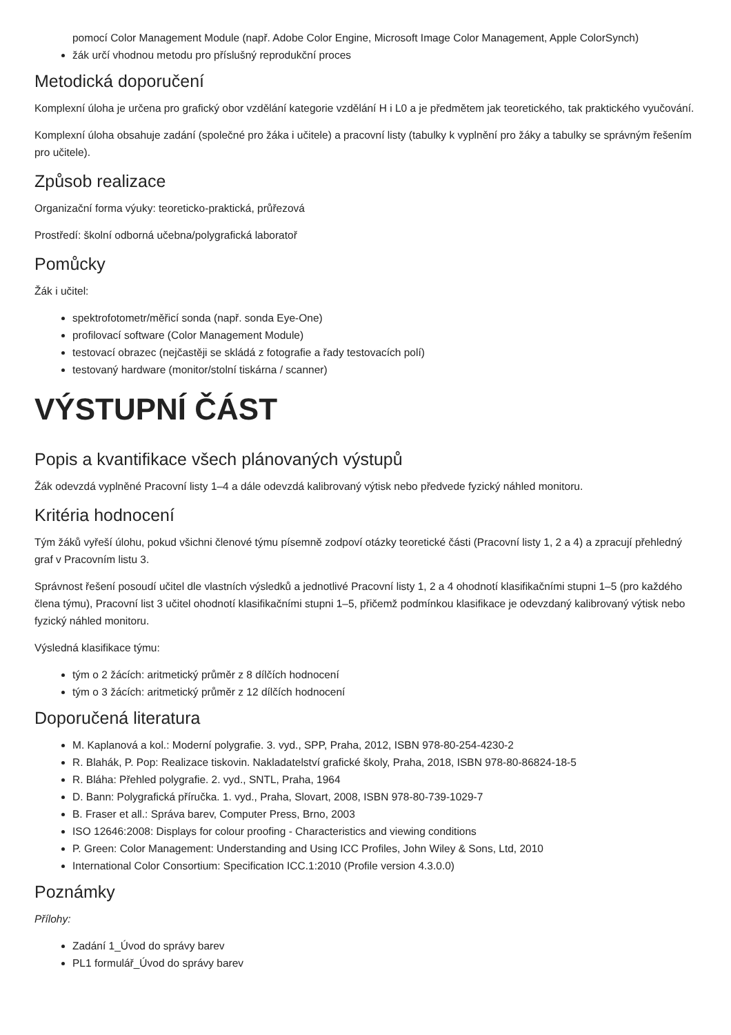pomocí Color Management Module (např. Adobe Color Engine, Microsoft Image Color Management, Apple ColorSynch)
žák určí vhodnou metodu pro příslušný reprodukční proces
Metodická doporučení
Komplexní úloha je určena pro grafický obor vzdělání kategorie vzdělání H i L0 a je předmětem jak teoretického, tak praktického vyučování.
Komplexní úloha obsahuje zadání (společné pro žáka i učitele) a pracovní listy (tabulky k vyplnění pro žáky a tabulky se správným řešením pro učitele).
Způsob realizace
Organizační forma výuky: teoreticko-praktická, průřezová
Prostředí: školní odborná učebna/polygrafická laboratoř
Pomůcky
Žák i učitel:
spektrofotometr/měřicí sonda (např. sonda Eye-One)
profilovací software (Color Management Module)
testovací obrazec (nejčastěji se skládá z fotografie a řady testovacích polí)
testovaný hardware (monitor/stolní tiskárna / scanner)
VÝSTUPNÍ ČÁST
Popis a kvantifikace všech plánovaných výstupů
Žák odevzdá vyplněné Pracovní listy 1–4 a dále odevzdá kalibrovaný výtisk nebo předvede fyzický náhled monitoru.
Kritéria hodnocení
Tým žáků vyřeší úlohu, pokud všichni členové týmu písemně zodpoví otázky teoretické části (Pracovní listy 1, 2 a 4) a zpracují přehledný graf v Pracovním listu 3.
Správnost řešení posoudí učitel dle vlastních výsledků a jednotlivé Pracovní listy 1, 2 a 4 ohodnotí klasifikačními stupni 1–5 (pro každého člena týmu), Pracovní list 3 učitel ohodnotí klasifikačními stupni 1–5, přičemž podmínkou klasifikace je odevzdaný kalibrovaný výtisk nebo fyzický náhled monitoru.
Výsledná klasifikace týmu:
tým o 2 žácích: aritmetický průměr z 8 dílčích hodnocení
tým o 3 žácích: aritmetický průměr z 12 dílčích hodnocení
Doporučená literatura
M. Kaplanová a kol.: Moderní polygrafie. 3. vyd., SPP, Praha, 2012, ISBN 978-80-254-4230-2
R. Blahák, P. Pop: Realizace tiskovin. Nakladatelství grafické školy, Praha, 2018, ISBN 978-80-86824-18-5
R. Bláha: Přehled polygrafie. 2. vyd., SNTL, Praha, 1964
D. Bann: Polygrafická příručka. 1. vyd., Praha, Slovart, 2008, ISBN 978-80-739-1029-7
B. Fraser et all.: Správa barev, Computer Press, Brno, 2003
ISO 12646:2008: Displays for colour proofing - Characteristics and viewing conditions
P. Green: Color Management: Understanding and Using ICC Profiles, John Wiley & Sons, Ltd, 2010
International Color Consortium: Specification ICC.1:2010 (Profile version 4.3.0.0)
Poznámky
Přílohy:
Zadání 1_Úvod do správy barev
PL1 formulář_Úvod do správy barev